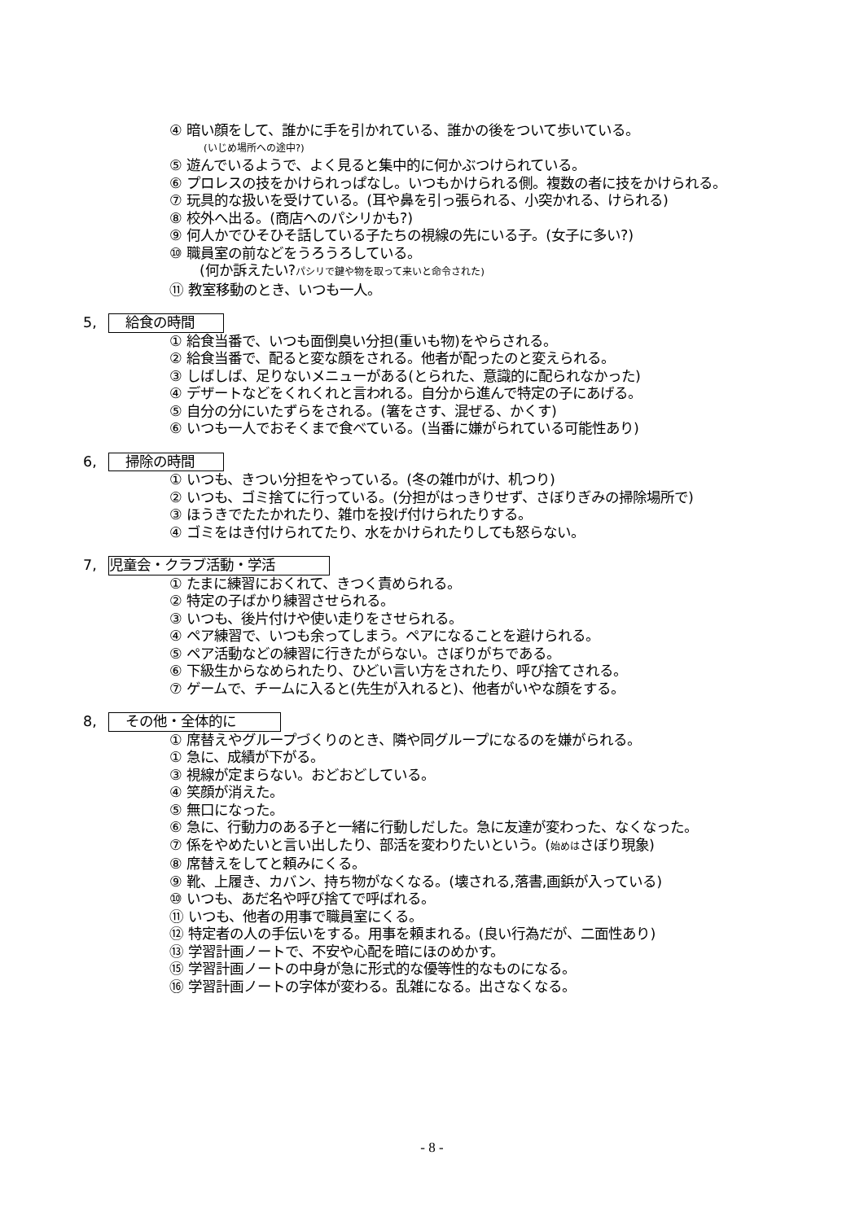④ 暗い顔をして、誰かに手を引かれている、誰かの後をついて歩いている。
(いじめ場所への途中?)
⑤ 遊んでいるようで、よく見ると集中的に何かぶつけられている。
⑥ プロレスの技をかけられっぱなし。いつもかけられる側。複数の者に技をかけられる。
⑦ 玩具的な扱いを受けている。(耳や鼻を引っ張られる、小突かれる、けられる)
⑧ 校外へ出る。(商店へのパシリかも?)
⑨ 何人かでひそひそ話している子たちの視線の先にいる子。(女子に多い?)
⑩ 職員室の前などをうろうろしている。
(何か訴えたい?パシリで鍵や物を取って来いと命令された)
⑪ 教室移動のとき、いつも一人。
5, 給食の時間
① 給食当番で、いつも面倒臭い分担(重いも物)をやらされる。
② 給食当番で、配ると変な顔をされる。他者が配ったのと変えられる。
③ しばしば、足りないメニューがある(とられた、意識的に配られなかった)
④ デザートなどをくれくれと言われる。自分から進んで特定の子にあげる。
⑤ 自分の分にいたずらをされる。(箸をさす、混ぜる、かくす)
⑥ いつも一人でおそくまで食べている。(当番に嫌がられている可能性あり)
6, 掃除の時間
① いつも、きつい分担をやっている。(冬の雑巾がけ、机つり)
② いつも、ゴミ捨てに行っている。(分担がはっきりせず、さぼりぎみの掃除場所で)
③ ほうきでたたかれたり、雑巾を投げ付けられたりする。
④ ゴミをはき付けられてたり、水をかけられたりしても怒らない。
7, 児童会・クラブ活動・学活
① たまに練習におくれて、きつく責められる。
② 特定の子ばかり練習させられる。
③ いつも、後片付けや使い走りをさせられる。
④ ペア練習で、いつも余ってしまう。ペアになることを避けられる。
⑤ ペア活動などの練習に行きたがらない。さぼりがちである。
⑥ 下級生からなめられたり、ひどい言い方をされたり、呼び捨てされる。
⑦ ゲームで、チームに入ると(先生が入れると)、他者がいやな顔をする。
8, その他・全体的に
① 席替えやグループづくりのとき、隣や同グループになるのを嫌がられる。
① 急に、成績が下がる。
③ 視線が定まらない。おどおどしている。
④ 笑顔が消えた。
⑤ 無口になった。
⑥ 急に、行動力のある子と一緒に行動しだした。急に友達が変わった、なくなった。
⑦ 係をやめたいと言い出したり、部活を変わりたいという。(始めはさぼり現象)
⑧ 席替えをしてと頼みにくる。
⑨ 靴、上履き、カバン、持ち物がなくなる。(壊される,落書,画鋲が入っている)
⑩ いつも、あだ名や呼び捨てで呼ばれる。
⑪ いつも、他者の用事で職員室にくる。
⑫ 特定者の人の手伝いをする。用事を頼まれる。(良い行為だが、二面性あり)
⑬ 学習計画ノートで、不安や心配を暗にほのめかす。
⑮ 学習計画ノートの中身が急に形式的な優等性的なものになる。
⑯ 学習計画ノートの字体が変わる。乱雑になる。出さなくなる。
- 8 -